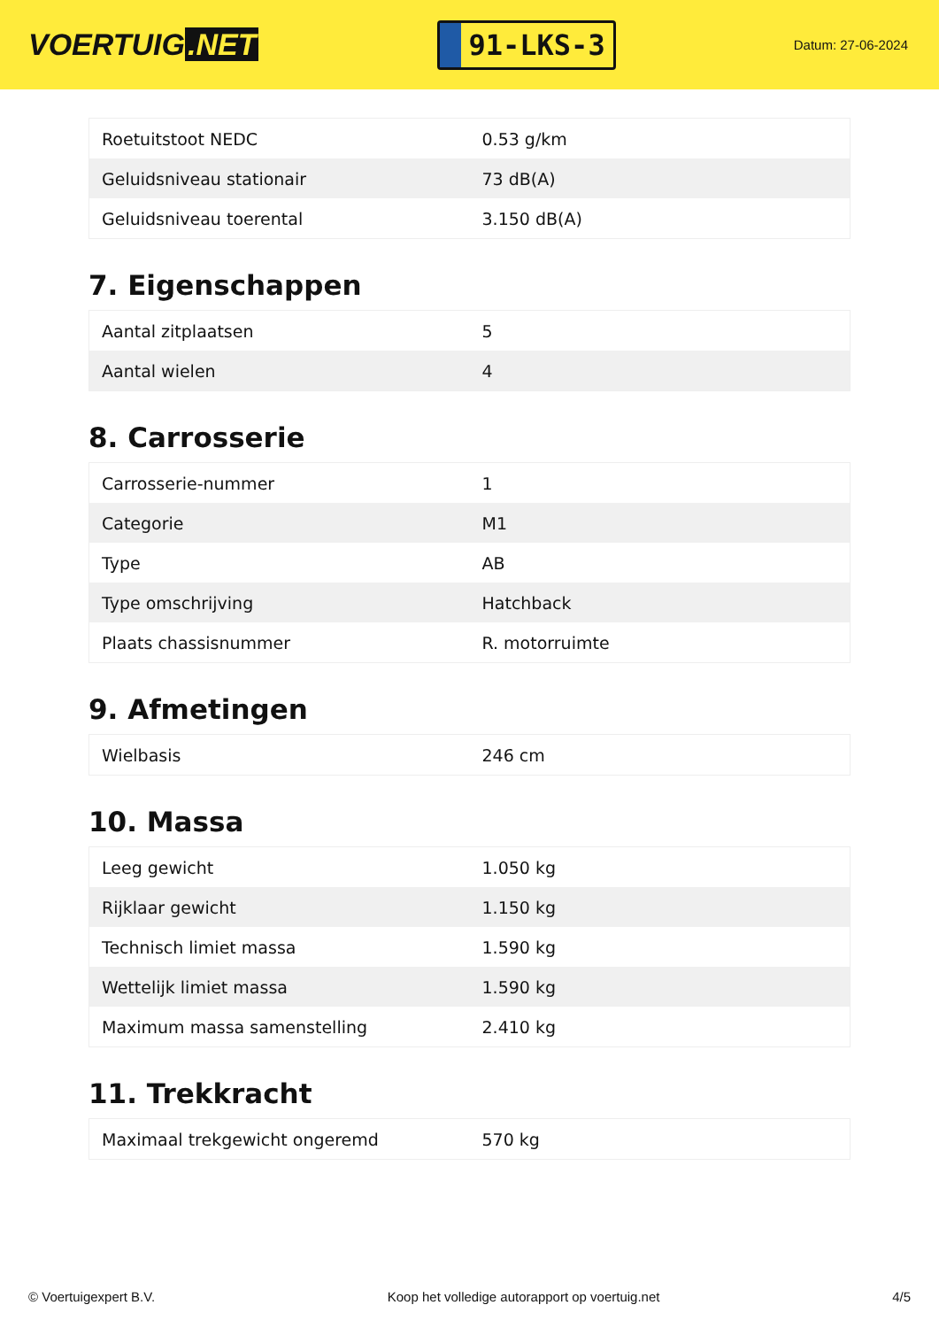VOERTUIG.NET
91-LKS-3
Datum: 27-06-2024
| Roetuitstoot NEDC | 0.53 g/km |
| Geluidsniveau stationair | 73 dB(A) |
| Geluidsniveau toerental | 3.150 dB(A) |
7. Eigenschappen
| Aantal zitplaatsen | 5 |
| Aantal wielen | 4 |
8. Carrosserie
| Carrosserie-nummer | 1 |
| Categorie | M1 |
| Type | AB |
| Type omschrijving | Hatchback |
| Plaats chassisnummer | R. motorruimte |
9. Afmetingen
| Wielbasis | 246 cm |
10. Massa
| Leeg gewicht | 1.050 kg |
| Rijklaar gewicht | 1.150 kg |
| Technisch limiet massa | 1.590 kg |
| Wettelijk limiet massa | 1.590 kg |
| Maximum massa samenstelling | 2.410 kg |
11. Trekkracht
| Maximaal trekgewicht ongeremd | 570 kg |
© Voertuigexpert B.V. Koop het volledige autorapport op voertuig.net 4/5